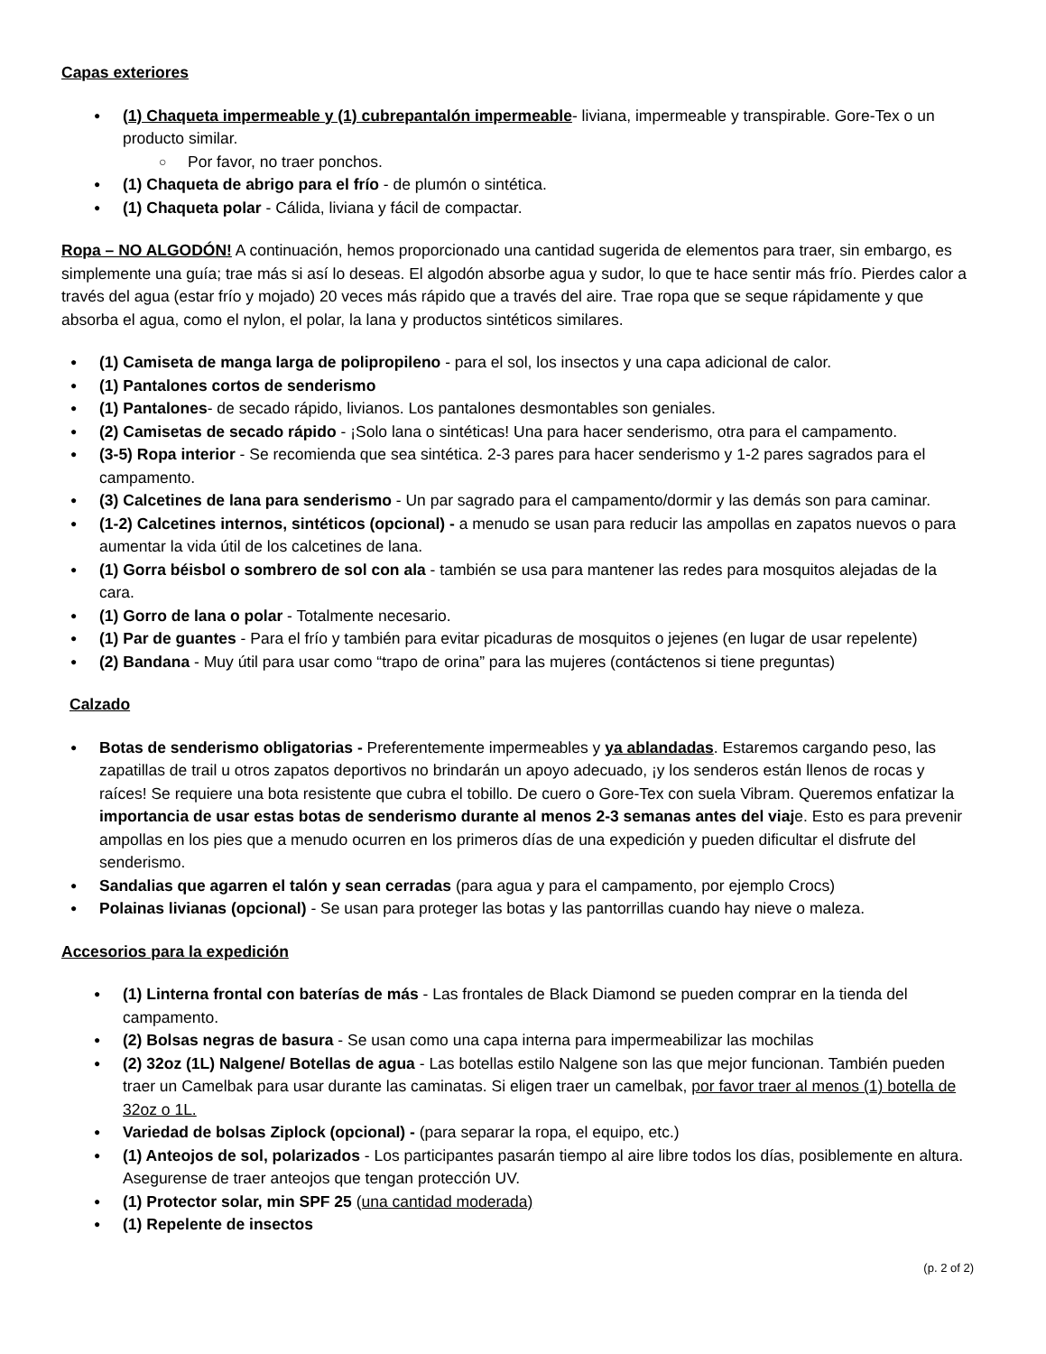Capas exteriores
(1) Chaqueta impermeable y (1) cubrepantalón impermeable- liviana, impermeable y transpirable. Gore-Tex o un producto similar.
Por favor, no traer ponchos.
(1) Chaqueta de abrigo para el frío - de plumón o sintética.
(1) Chaqueta polar - Cálida, liviana y fácil de compactar.
Ropa – NO ALGODÓN! A continuación, hemos proporcionado una cantidad sugerida de elementos para traer, sin embargo, es simplemente una guía; trae más si así lo deseas. El algodón absorbe agua y sudor, lo que te hace sentir más frío. Pierdes calor a través del agua (estar frío y mojado) 20 veces más rápido que a través del aire. Trae ropa que se seque rápidamente y que absorba el agua, como el nylon, el polar, la lana y productos sintéticos similares.
(1) Camiseta de manga larga de polipropileno - para el sol, los insectos y una capa adicional de calor.
(1) Pantalones cortos de senderismo
(1) Pantalones- de secado rápido, livianos. Los pantalones desmontables son geniales.
(2) Camisetas de secado rápido - ¡Solo lana o sintéticas! Una para hacer senderismo, otra para el campamento.
(3-5) Ropa interior - Se recomienda que sea sintética. 2-3 pares para hacer senderismo y 1-2 pares sagrados para el campamento.
(3) Calcetines de lana para senderismo - Un par sagrado para el campamento/dormir y las demás son para caminar.
(1-2) Calcetines internos, sintéticos (opcional) - a menudo se usan para reducir las ampollas en zapatos nuevos o para aumentar la vida útil de los calcetines de lana.
(1) Gorra béisbol o sombrero de sol con ala - también se usa para mantener las redes para mosquitos alejadas de la cara.
(1) Gorro de lana o polar - Totalmente necesario.
(1) Par de guantes - Para el frío y también para evitar picaduras de mosquitos o jejenes (en lugar de usar repelente)
(2) Bandana - Muy útil para usar como “trapo de orina” para las mujeres (contáctenos si tiene preguntas)
Calzado
Botas de senderismo obligatorias - Preferentemente impermeables y ya ablandadas. Estaremos cargando peso, las zapatillas de trail u otros zapatos deportivos no brindarán un apoyo adecuado, ¡y los senderos están llenos de rocas y raíces! Se requiere una bota resistente que cubra el tobillo. De cuero o Gore-Tex con suela Vibram. Queremos enfatizar la importancia de usar estas botas de senderismo durante al menos 2-3 semanas antes del viaje. Esto es para prevenir ampollas en los pies que a menudo ocurren en los primeros días de una expedición y pueden dificultar el disfrute del senderismo.
Sandalias que agarren el talón y sean cerradas (para agua y para el campamento, por ejemplo Crocs)
Polainas livianas (opcional) - Se usan para proteger las botas y las pantorrillas cuando hay nieve o maleza.
Accesorios para la expedición
(1) Linterna frontal con baterías de más - Las frontales de Black Diamond se pueden comprar en la tienda del campamento.
(2) Bolsas negras de basura - Se usan como una capa interna para impermeabilizar las mochilas
(2) 32oz (1L) Nalgene/ Botellas de agua - Las botellas estilo Nalgene son las que mejor funcionan. También pueden traer un Camelbak para usar durante las caminatas. Si eligen traer un camelbak, por favor traer al menos (1) botella de 32oz o 1L.
Variedad de bolsas Ziplock (opcional) - (para separar la ropa, el equipo, etc.)
(1) Anteojos de sol, polarizados - Los participantes pasarán tiempo al aire libre todos los días, posiblemente en altura. Asegurense de traer anteojos que tengan protección UV.
(1) Protector solar, min SPF 25 (una cantidad moderada)
(1) Repelente de insectos
(p. 2 of 2)